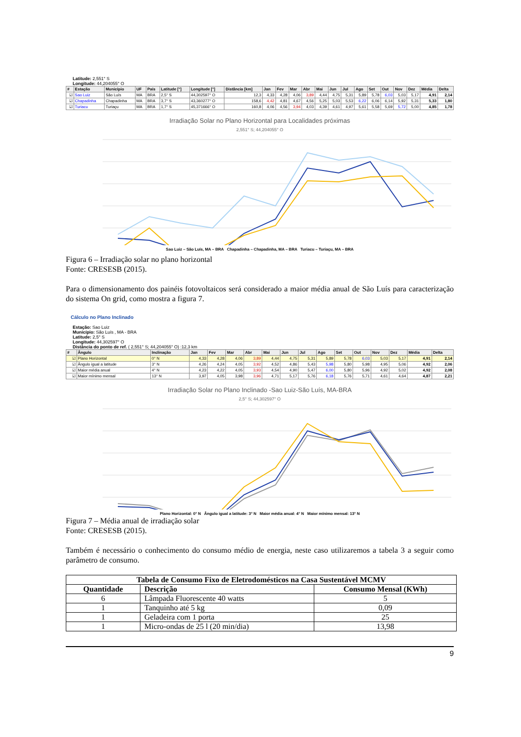Latitude: 2,551° S
Longitude: 44,204055° O
| # | Estação | Município | UF | País | Latitude [°] | Longitude [°] | Distância [km] | Jan | Fev | Mar | Abr | Mai | Jun | Jul | Ago | Set | Out | Nov | Dez | Média | Delta |
| --- | --- | --- | --- | --- | --- | --- | --- | --- | --- | --- | --- | --- | --- | --- | --- | --- | --- | --- | --- | --- | --- |
| ☑ | Sao Luiz | São Luís | MA | BRA | 2,5° S | 44,302597° O | 12,3 | 4,33 | 4,28 | 4,06 | 3,89 | 4,44 | 4,75 | 5,31 | 5,89 | 5,78 | 6,03 | 5,03 | 5,17 | 4,91 | 2,14 |
| ☑ | Chapadinha | Chapadinha | MA | BRA | 3,7° S | 43,360277° O | 158,6 | 4,42 | 4,81 | 4,67 | 4,56 | 5,25 | 5,03 | 5,53 | 6,22 | 6,06 | 6,14 | 5,92 | 5,31 | 5,33 | 1,80 |
| ☑ | Turiacu | Turiaçu | MA | BRA | 1,7° S | 45,371666° O | 160,8 | 4,06 | 4,56 | 3,94 | 4,03 | 4,39 | 4,61 | 4,97 | 5,61 | 5,58 | 5,69 | 5,72 | 5,00 | 4,85 | 1,78 |
Irradiação Solar no Plano Horizontal para Localidades próximas
2,551° S; 44,204055° O
Sao Luiz – São Luís, MA – BRA Chapadinha – Chapadinha, MA – BRA Turiacu – Turiaçu, MA – BRA
Figura 6 – Irradiação solar no plano horizontal
Fonte: CRESESB (2015).
Para o dimensionamento dos painéis fotovoltaicos será considerado a maior média anual de São Luís para caracterização do sistema On grid, como mostra a figura 7.
Cálculo no Plano Inclinado
Estação: Sao Luiz
Município: São Luís , MA - BRA
Latitude: 2,5° S
Longitude: 44,302597° O
Distância do ponto de ref. ( 2,551° S; 44,204055° O) :12,3 km
| # | Ângulo | Inclinação | Jan | Fev | Mar | Abr | Mai | Jun | Jul | Ago | Set | Out | Nov | Dez | Média | Delta |
| --- | --- | --- | --- | --- | --- | --- | --- | --- | --- | --- | --- | --- | --- | --- | --- | --- |
| ☑ | Plano Horizontal | 0° N | 4,33 | 4,28 | 4,06 | 3,89 | 4,44 | 4,75 | 5,31 | 5,89 | 5,78 | 6,03 | 5,03 | 5,17 | 4,91 | 2,14 |
| ☑ | Ângulo igual a latitude | 3° N | 4,26 | 4,24 | 4,05 | 3,92 | 4,52 | 4,86 | 5,43 | 5,98 | 5,80 | 5,98 | 4,95 | 5,06 | 4,92 | 2,06 |
| ☑ | Maior média anual | 4° N | 4,23 | 4,22 | 4,05 | 3,93 | 4,54 | 4,90 | 5,47 | 6,00 | 5,80 | 5,96 | 4,92 | 5,02 | 4,92 | 2,08 |
| ☑ | Maior mínimo mensal | 13° N | 3,97 | 4,05 | 3,98 | 3,96 | 4,71 | 5,17 | 5,76 | 6,18 | 5,76 | 5,71 | 4,61 | 4,64 | 4,87 | 2,21 |
Irradiação Solar no Plano Inclinado -Sao Luiz-São Luís, MA-BRA
2,5° S; 44,302597° O
Plano Horizontal: 0° N Ângulo igual a latitude: 3° N Maior média anual: 4° N Maior mínimo mensal: 13° N
Figura 7 – Média anual de irradiação solar
Fonte: CRESESB (2015).
Também é necessário o conhecimento do consumo médio de energia, neste caso utilizaremos a tabela 3 a seguir como parâmetro de consumo.
| Tabela de Consumo Fixo de Eletrodomésticos na Casa Sustentável MCMV | | |
| --- | --- | --- |
| Quantidade | Descrição | Consumo Mensal (KWh) |
| 6 | Lâmpada Fluorescente 40 watts | 5 |
| 1 | Tanquinho até 5 kg | 0,09 |
| 1 | Geladeira com 1 porta | 25 |
| 1 | Micro-ondas de 25 l (20 min/dia) | 13,98 |
9